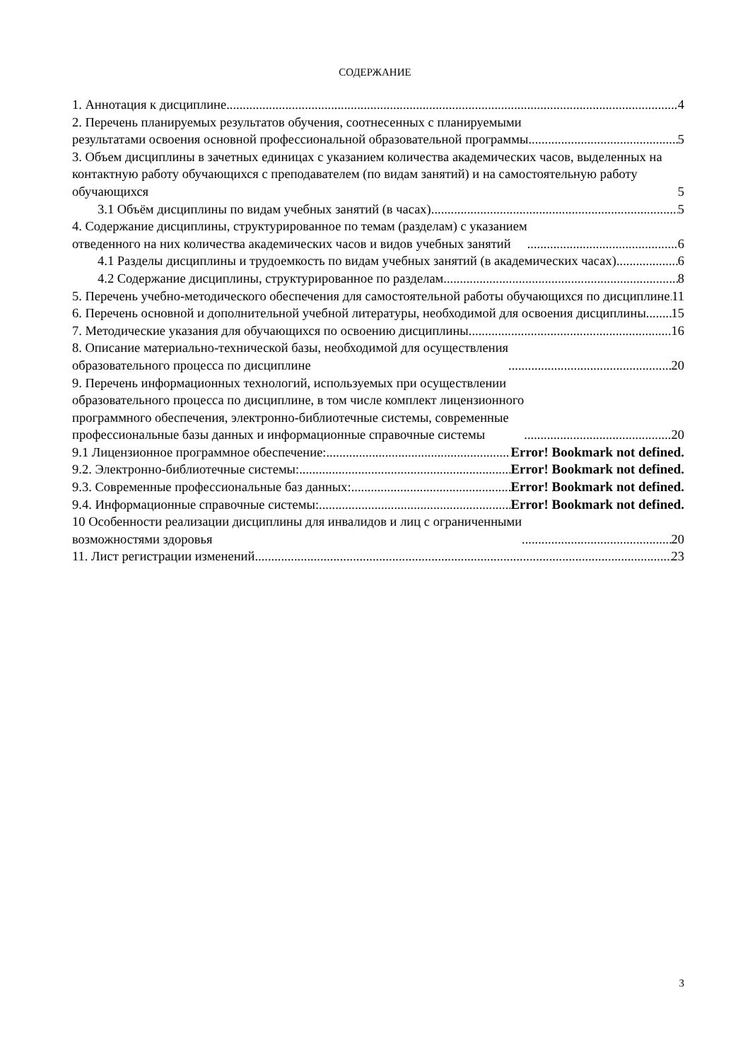СОДЕРЖАНИЕ
1. Аннотация к дисциплине 4
2. Перечень планируемых результатов обучения, соотнесенных с планируемыми
результатами освоения основной профессиональной образовательной программы 5
3. Объем дисциплины в зачетных единицах с указанием количества академических часов, выделенных на контактную работу обучающихся с преподавателем (по видам занятий) и на самостоятельную работу обучающихся 5
3.1 Объём дисциплины по видам учебных занятий (в часах) 5
4. Содержание дисциплины, структурированное по темам (разделам) с указанием
отведенного на них количества академических часов и видов учебных занятий 6
4.1 Разделы дисциплины и трудоемкость по видам учебных занятий (в академических часах) 6
4.2 Содержание дисциплины, структурированное по разделам 8
5. Перечень учебно-методического обеспечения для самостоятельной работы обучающихся по дисциплине 11
6. Перечень основной и дополнительной учебной литературы, необходимой для освоения дисциплины 15
7. Методические указания для обучающихся по освоению дисциплины 16
8. Описание материально-технической базы, необходимой для осуществления
образовательного процесса по дисциплине 20
9. Перечень информационных технологий, используемых при осуществлении
образовательного процесса по дисциплине, в том числе комплект лицензионного
программного обеспечения, электронно-библиотечные системы, современные
профессиональные базы данных и информационные справочные системы 20
9.1 Лицензионное программное обеспечение: Error! Bookmark not defined.
9.2. Электронно-библиотечные системы: Error! Bookmark not defined.
9.3. Современные профессиональные баз данных: Error! Bookmark not defined.
9.4. Информационные справочные системы: Error! Bookmark not defined.
10 Особенности реализации дисциплины для инвалидов и лиц с ограниченными
возможностями здоровья 20
11. Лист регистрации изменений 23
3